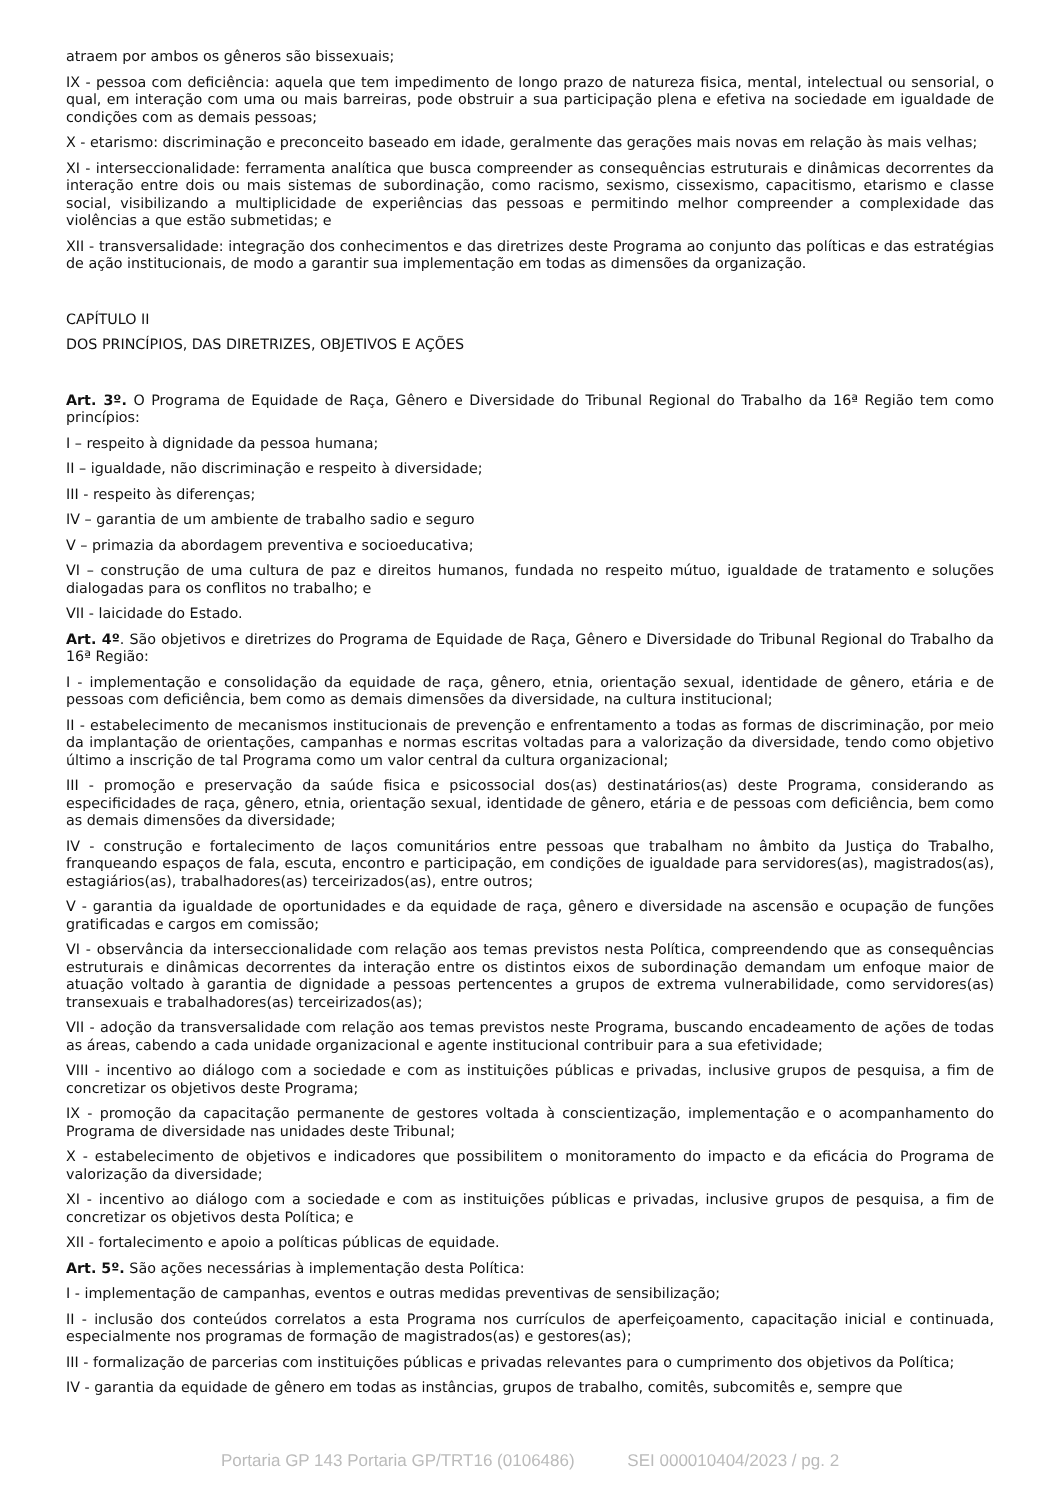atraem por ambos os gêneros são bissexuais;
IX - pessoa com deficiência: aquela que tem impedimento de longo prazo de natureza fisica, mental, intelectual ou sensorial, o qual, em interação com uma ou mais barreiras, pode obstruir a sua participação plena e efetiva na sociedade em igualdade de condições com as demais pessoas;
X - etarismo: discriminação e preconceito baseado em idade, geralmente das gerações mais novas em relação às mais velhas;
XI - interseccionalidade: ferramenta analítica que busca compreender as consequências estruturais e dinâmicas decorrentes da interação entre dois ou mais sistemas de subordinação, como racismo, sexismo, cissexismo, capacitismo, etarismo e classe social, visibilizando a multiplicidade de experiências das pessoas e permitindo melhor compreender a complexidade das violências a que estão submetidas; e
XII - transversalidade: integração dos conhecimentos e das diretrizes deste Programa ao conjunto das políticas e das estratégias de ação institucionais, de modo a garantir sua implementação em todas as dimensões da organização.
CAPÍTULO II
DOS PRINCÍPIOS, DAS DIRETRIZES, OBJETIVOS E AÇÕES
Art. 3º. O Programa de Equidade de Raça, Gênero e Diversidade do Tribunal Regional do Trabalho da 16ª Região tem como princípios:
I – respeito à dignidade da pessoa humana;
II – igualdade, não discriminação e respeito à diversidade;
III - respeito às diferenças;
IV – garantia de um ambiente de trabalho sadio e seguro
V – primazia da abordagem preventiva e socioeducativa;
VI – construção de uma cultura de paz e direitos humanos, fundada no respeito mútuo, igualdade de tratamento e soluções dialogadas para os conflitos no trabalho; e
VII - laicidade do Estado.
Art. 4º. São objetivos e diretrizes do Programa de Equidade de Raça, Gênero e Diversidade do Tribunal Regional do Trabalho da 16ª Região:
I - implementação e consolidação da equidade de raça, gênero, etnia, orientação sexual, identidade de gênero, etária e de pessoas com deficiência, bem como as demais dimensões da diversidade, na cultura institucional;
II - estabelecimento de mecanismos institucionais de prevenção e enfrentamento a todas as formas de discriminação, por meio da implantação de orientações, campanhas e normas escritas voltadas para a valorização da diversidade, tendo como objetivo último a inscrição de tal Programa como um valor central da cultura organizacional;
III - promoção e preservação da saúde fisica e psicossocial dos(as) destinatários(as) deste Programa, considerando as especificidades de raça, gênero, etnia, orientação sexual, identidade de gênero, etária e de pessoas com deficiência, bem como as demais dimensões da diversidade;
IV - construção e fortalecimento de laços comunitários entre pessoas que trabalham no âmbito da Justiça do Trabalho, franqueando espaços de fala, escuta, encontro e participação, em condições de igualdade para servidores(as), magistrados(as), estagiários(as), trabalhadores(as) terceirizados(as), entre outros;
V - garantia da igualdade de oportunidades e da equidade de raça, gênero e diversidade na ascensão e ocupação de funções gratificadas e cargos em comissão;
VI - observância da interseccionalidade com relação aos temas previstos nesta Política, compreendendo que as consequências estruturais e dinâmicas decorrentes da interação entre os distintos eixos de subordinação demandam um enfoque maior de atuação voltado à garantia de dignidade a pessoas pertencentes a grupos de extrema vulnerabilidade, como servidores(as) transexuais e trabalhadores(as) terceirizados(as);
VII - adoção da transversalidade com relação aos temas previstos neste Programa, buscando encadeamento de ações de todas as áreas, cabendo a cada unidade organizacional e agente institucional contribuir para a sua efetividade;
VIII - incentivo ao diálogo com a sociedade e com as instituições públicas e privadas, inclusive grupos de pesquisa, a fim de concretizar os objetivos deste Programa;
IX - promoção da capacitação permanente de gestores voltada à conscientização, implementação e o acompanhamento do Programa de diversidade nas unidades deste Tribunal;
X - estabelecimento de objetivos e indicadores que possibilitem o monitoramento do impacto e da eficácia do Programa de valorização da diversidade;
XI - incentivo ao diálogo com a sociedade e com as instituições públicas e privadas, inclusive grupos de pesquisa, a fim de concretizar os objetivos desta Política; e
XII - fortalecimento e apoio a políticas públicas de equidade.
Art. 5º. São ações necessárias à implementação desta Política:
I - implementação de campanhas, eventos e outras medidas preventivas de sensibilização;
II - inclusão dos conteúdos correlatos a esta Programa nos currículos de aperfeiçoamento, capacitação inicial e continuada, especialmente nos programas de formação de magistrados(as) e gestores(as);
III - formalização de parcerias com instituições públicas e privadas relevantes para o cumprimento dos objetivos da Política;
IV - garantia da equidade de gênero em todas as instâncias, grupos de trabalho, comitês, subcomitês e, sempre que
Portaria GP 143 Portaria GP/TRT16 (0106486) SEI 000010404/2023 / pg. 2